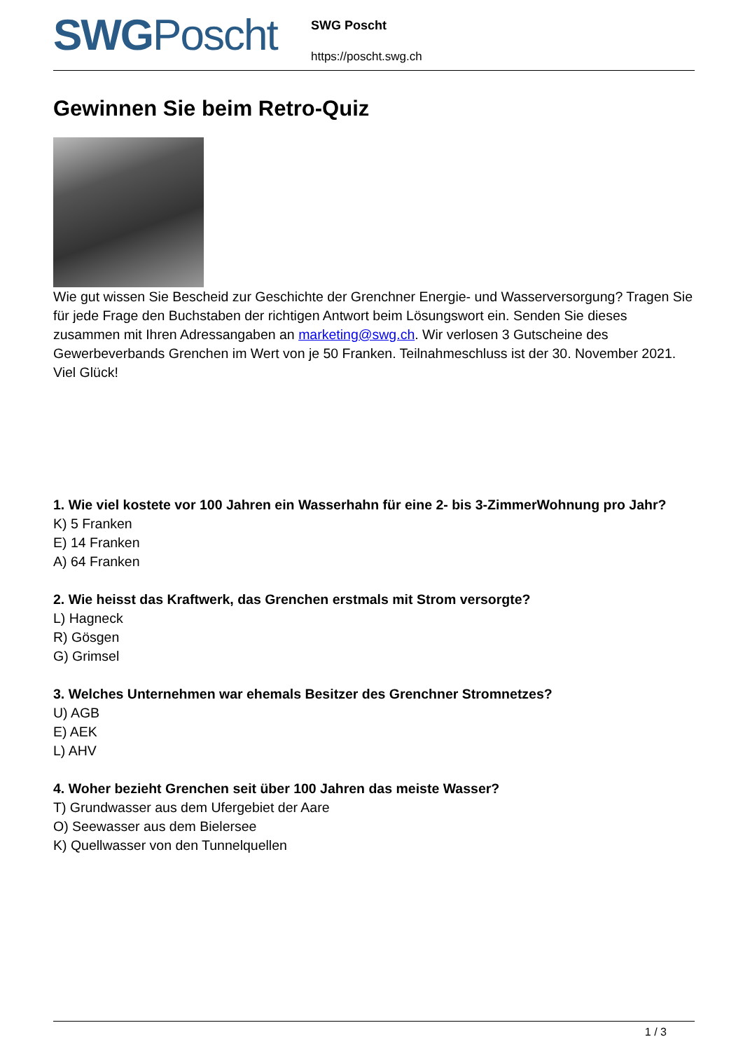SWGPoscht
SWG Poscht
https://poscht.swg.ch
Gewinnen Sie beim Retro-Quiz
Wie gut wissen Sie Bescheid zur Geschichte der Grenchner Energie- und Wasserversorgung? Tragen Sie für jede Frage den Buchstaben der richtigen Antwort beim Lösungswort ein. Senden Sie dieses zusammen mit Ihren Adressangaben an marketing@swg.ch. Wir verlosen 3 Gutscheine des Gewerbeverbands Grenchen im Wert von je 50 Franken. Teilnahmeschluss ist der 30. November 2021. Viel Glück!
1. Wie viel kostete vor 100 Jahren ein Wasserhahn für eine 2- bis 3-ZimmerWohnung pro Jahr?
K) 5 Franken
E) 14 Franken
A) 64 Franken
2. Wie heisst das Kraftwerk, das Grenchen erstmals mit Strom versorgte?
L) Hagneck
R) Gösgen
G) Grimsel
3. Welches Unternehmen war ehemals Besitzer des Grenchner Stromnetzes?
U) AGB
E) AEK
L) AHV
4. Woher bezieht Grenchen seit über 100 Jahren das meiste Wasser?
T) Grundwasser aus dem Ufergebiet der Aare
O) Seewasser aus dem Bielersee
K) Quellwasser von den Tunnelquellen
1 / 3